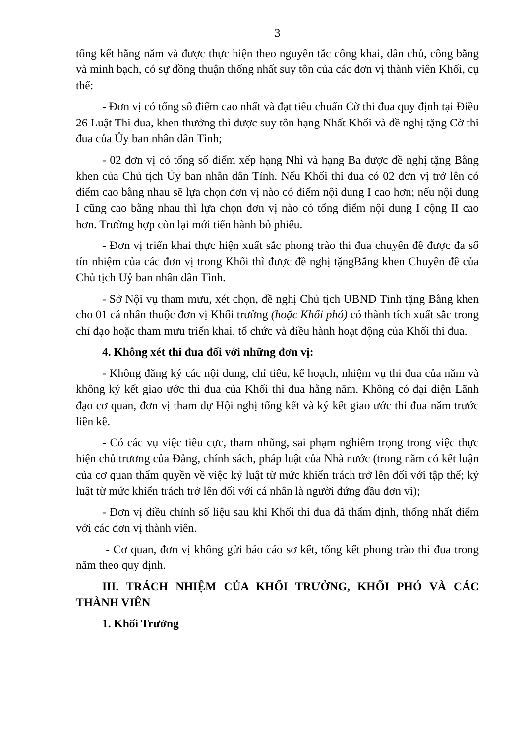3
tổng kết hằng năm và được thực hiện theo nguyên tắc công khai, dân chủ, công bằng và minh bạch, có sự đồng thuận thống nhất suy tôn của các đơn vị thành viên Khối, cụ thể:
- Đơn vị có tổng số điểm cao nhất và đạt tiêu chuẩn Cờ thi đua quy định tại Điều 26 Luật Thi đua, khen thưởng thì được suy tôn hạng Nhất Khối và đề nghị tặng Cờ thi đua của Ủy ban nhân dân Tỉnh;
- 02 đơn vị có tổng số điểm xếp hạng Nhì và hạng Ba được đề nghị tặng Bằng khen của Chủ tịch Ủy ban nhân dân Tỉnh. Nếu Khối thi đua có 02 đơn vị trở lên có điểm cao bằng nhau sẽ lựa chọn đơn vị nào có điểm nội dung I cao hơn; nếu nội dung I cũng cao bằng nhau thì lựa chọn đơn vị nào có tổng điểm nội dung I cộng II cao hơn. Trường hợp còn lại mới tiến hành bỏ phiếu.
- Đơn vị triển khai thực hiện xuất sắc phong trào thi đua chuyên đề được đa số tín nhiệm của các đơn vị trong Khối thì được đề nghị tặngBằng khen Chuyên đề của Chủ tịch Uỷ ban nhân dân Tỉnh.
- Sở Nội vụ tham mưu, xét chọn, đề nghị Chủ tịch UBND Tỉnh tặng Bằng khen cho 01 cá nhân thuộc đơn vị Khối trưởng (hoặc Khối phó) có thành tích xuất sắc trong chỉ đạo hoặc tham mưu triển khai, tổ chức và điều hành hoạt động của Khối thi đua.
4. Không xét thi đua đối với những đơn vị:
- Không đăng ký các nội dung, chỉ tiêu, kế hoạch, nhiệm vụ thi đua của năm và không ký kết giao ước thi đua của Khối thi đua hằng năm. Không có đại diện Lãnh đạo cơ quan, đơn vị tham dự Hội nghị tổng kết và ký kết giao ước thi đua năm trước liền kề.
- Có các vụ việc tiêu cực, tham nhũng, sai phạm nghiêm trọng trong việc thực hiện chủ trương của Đảng, chính sách, pháp luật của Nhà nước (trong năm có kết luận của cơ quan thẩm quyền về việc kỷ luật từ mức khiển trách trở lên đối với tập thể; kỷ luật từ mức khiển trách trở lên đối với cá nhân là người đứng đầu đơn vị);
- Đơn vị điều chỉnh số liệu sau khi Khối thi đua đã thẩm định, thống nhất điểm với các đơn vị thành viên.
- Cơ quan, đơn vị không gửi báo cáo sơ kết, tổng kết phong trào thi đua trong năm theo quy định.
III. TRÁCH NHIỆM CỦA KHỐI TRƯỞNG, KHỐI PHÓ VÀ CÁC THÀNH VIÊN
1. Khối Trưởng